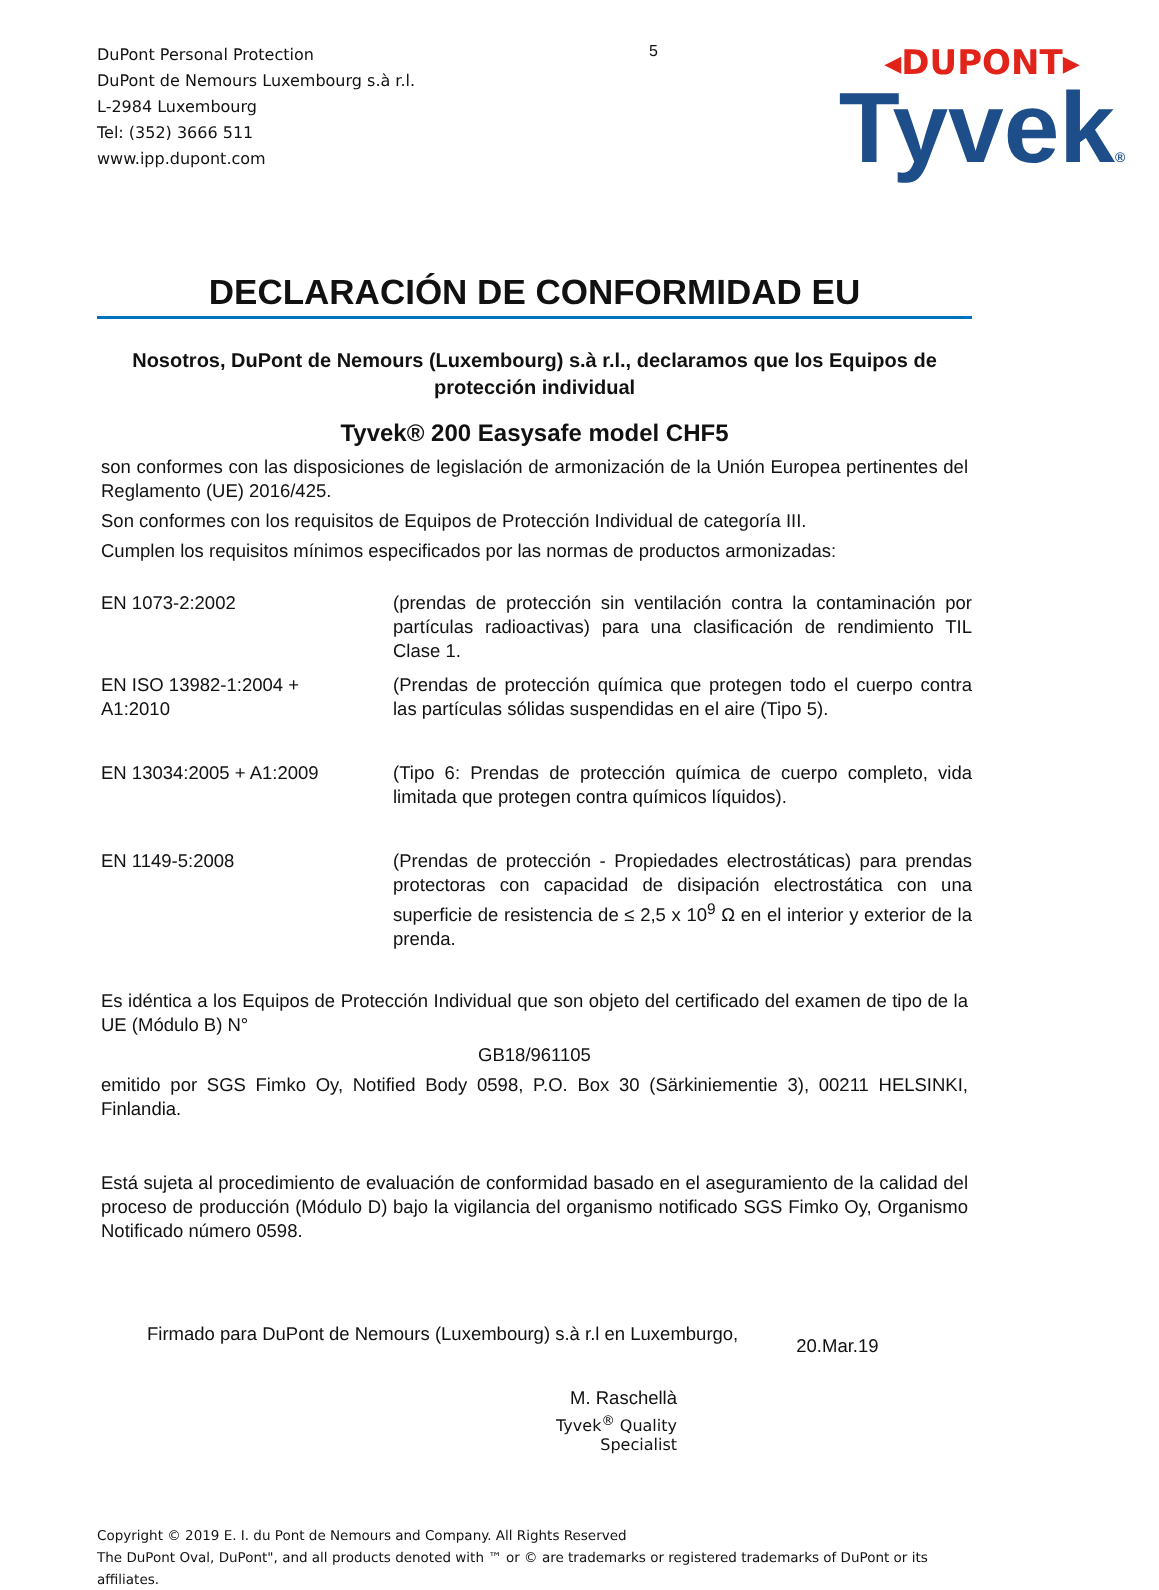DuPont Personal Protection
DuPont de Nemours Luxembourg s.à r.l.
L-2984 Luxembourg
Tel: (352) 3666 511
www.ipp.dupont.com
5
◂DUPONT▸
Tyvek®
DECLARACIÓN DE CONFORMIDAD EU
Nosotros, DuPont de Nemours (Luxembourg) s.à r.l., declaramos que los Equipos de protección individual
Tyvek® 200 Easysafe model CHF5
son conformes con las disposiciones de legislación de armonización de la Unión Europea pertinentes del Reglamento (UE) 2016/425.
Son conformes con los requisitos de Equipos de Protección Individual de categoría III.
Cumplen los requisitos mínimos especificados por las normas de productos armonizadas:
| EN 1073-2:2002 | (prendas de protección sin ventilación contra la contaminación por partículas radioactivas) para una clasificación de rendimiento TIL Clase 1. |
| EN ISO 13982-1:2004 + A1:2010 | (Prendas de protección química que protegen todo el cuerpo contra las partículas sólidas suspendidas en el aire (Tipo 5). |
| EN 13034:2005 + A1:2009 | (Tipo 6: Prendas de protección química de cuerpo completo, vida limitada que protegen contra químicos líquidos). |
| EN 1149-5:2008 | (Prendas de protección - Propiedades electrostáticas) para prendas protectoras con capacidad de disipación electrostática con una superficie de resistencia de ≤ 2,5 x 10<sup>9</sup> Ω en el interior y exterior de la prenda. |
Es idéntica a los Equipos de Protección Individual que son objeto del certificado del examen de tipo de la UE (Módulo B) N°
GB18/961105
emitido por SGS Fimko Oy, Notified Body 0598, P.O. Box 30 (Särkiniementie 3), 00211 HELSINKI, Finlandia.
Está sujeta al procedimiento de evaluación de conformidad basado en el aseguramiento de la calidad del proceso de producción (Módulo D) bajo la vigilancia del organismo notificado SGS Fimko Oy, Organismo Notificado número 0598.
Firmado para DuPont de Nemours (Luxembourg) s.à r.l en Luxemburgo,
20.Mar.19
M. Raschellà
Tyvek<sup>®</sup> Quality Specialist
Copyright © 2019 E. I. du Pont de Nemours and Company. All Rights Reserved
The DuPont Oval, DuPont", and all products denoted with ™ or © are trademarks or registered trademarks of DuPont or its affiliates.